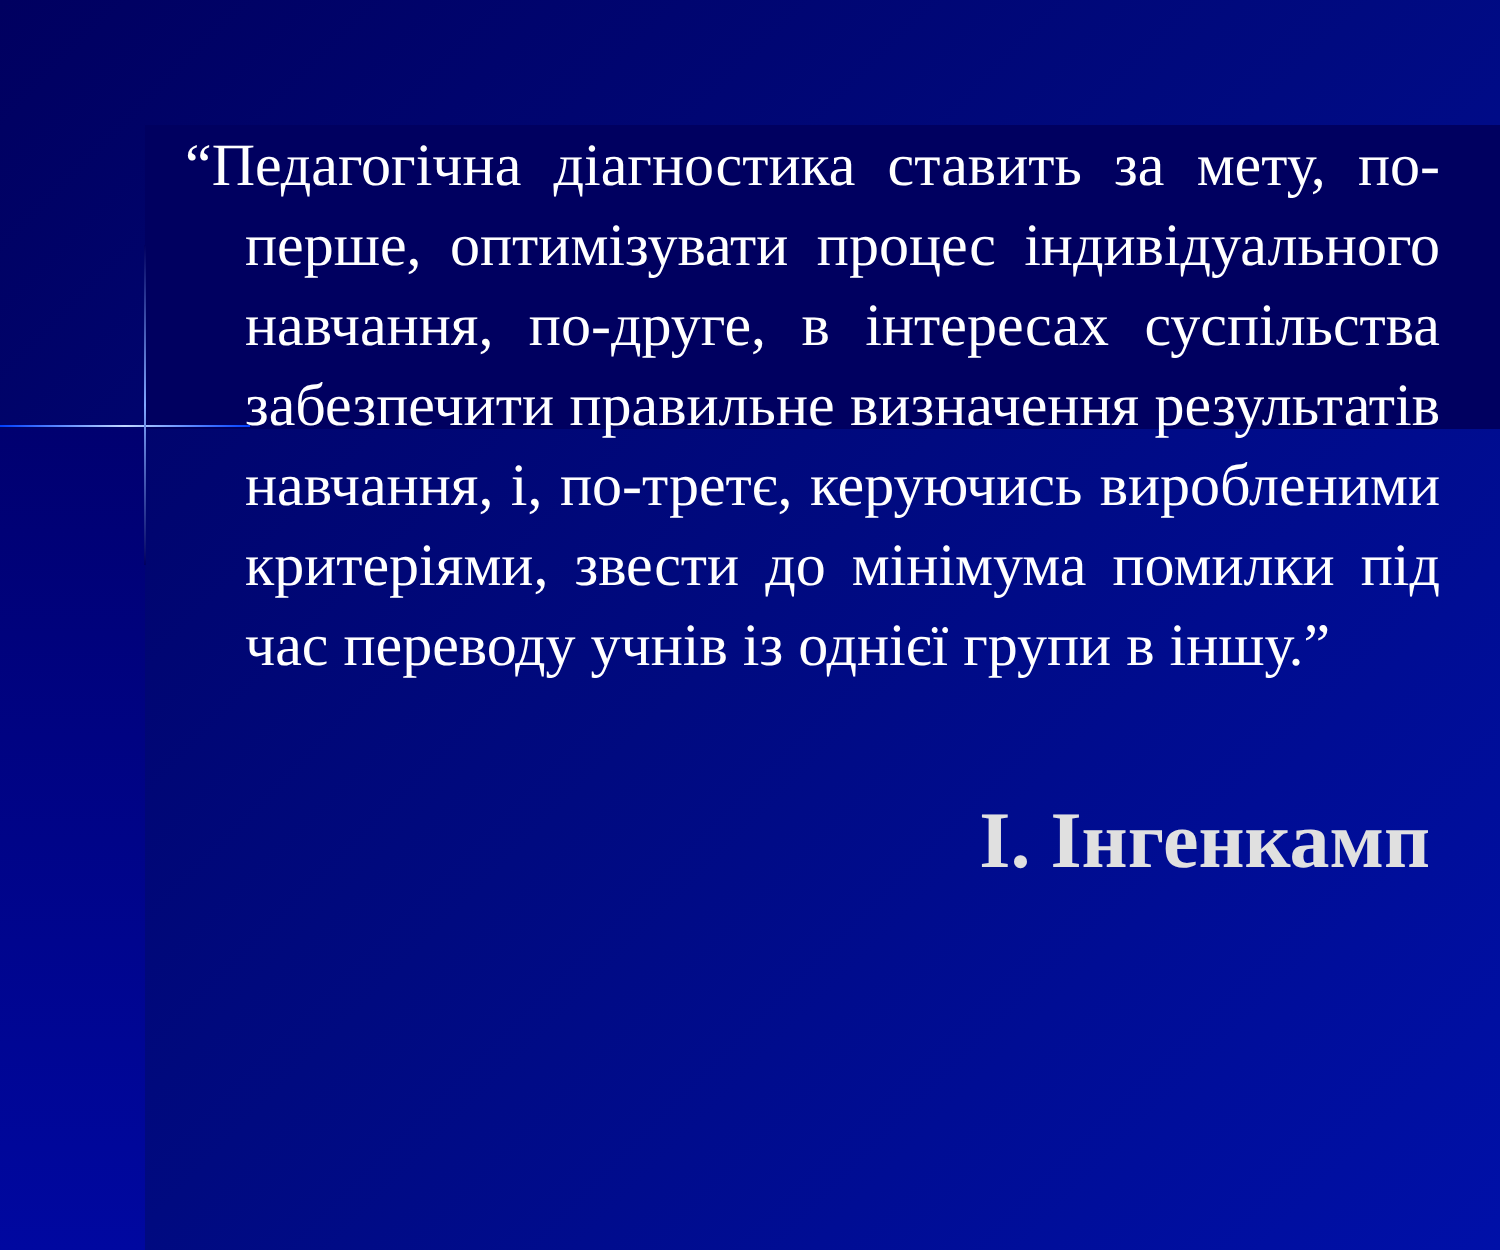“Педагогічна діагностика ставить за мету, по-перше, оптимізувати процес індивідуального навчання, по-друге, в інтересах суспільства забезпечити правильне визначення результатів навчання, і, по-третє, керуючись виробленими критеріями, звести до мінімума помилки під час переводу учнів із однієї групи в іншу.”
І. Інгенкамп